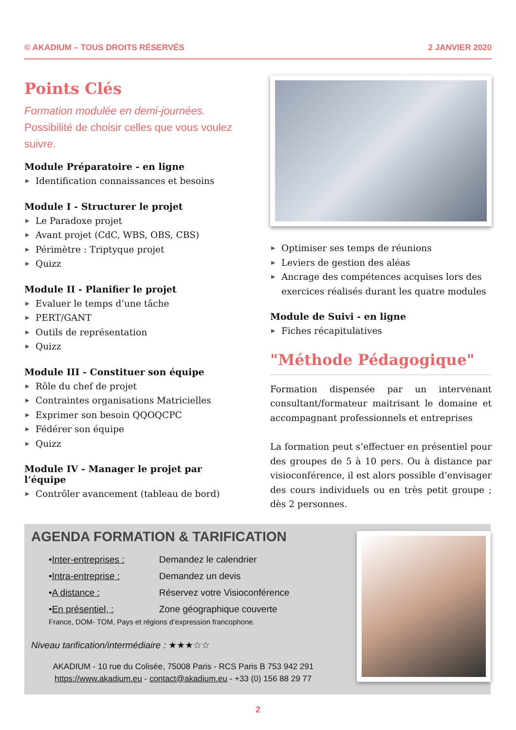© AKADIUM – TOUS DROITS RÉSERVÉS 2 JANVIER 2020
Points Clés
Formation modulée en demi-journées.
Possibilité de choisir celles que vous voulez suivre.
Module Préparatoire - en ligne
▶ Identification connaissances et besoins
Module I - Structurer le projet
▶ Le Paradoxe projet
▶ Avant projet (CdC, WBS, OBS, CBS)
▶ Périmètre : Triptyque projet
▶ Quizz
Module II - Planifier le projet
▶ Evaluer le temps d’une tâche
▶ PERT/GANT
▶ Outils de représentation
▶ Quizz
Module III - Constituer son équipe
▶ Rôle du chef de projet
▶ Contraintes organisations Matricielles
▶ Exprimer son besoin QQOQCPC
▶ Fédérer son équipe
▶ Quizz
Module IV - Manager le projet par l’équipe
▶ Contrôler avancement (tableau de bord)
▶ Optimiser ses temps de réunions
▶ Leviers de gestion des aléas
▶ Ancrage des compétences acquises lors des exercices réalisés durant les quatre modules
Module de Suivi - en ligne
▶ Fiches récapitulatives
"Méthode Pédagogique"
Formation dispensée par un intervenant consultant/formateur maitrisant le domaine et accompagnant professionnels et entreprises
La formation peut s’effectuer en présentiel pour des groupes de 5 à 10 pers. Ou à distance par visioconférence, il est alors possible d’envisager des cours individuels ou en très petit groupe ; dès 2 personnes.
AGENDA FORMATION & TARIFICATION
• Inter-entreprises : Demandez le calendrier
• Intra-entreprise : Demandez un devis
• A distance : Réservez votre Visioconférence
• En présentiel, : Zone géographique couverte
France, DOM- TOM, Pays et régions d’expression francophone.
Niveau tarification/intermédiaire : ★★★☆☆
AKADIUM - 10 rue du Colisée, 75008 Paris - RCS Paris B 753 942 291
https://www.akadium.eu - contact@akadium.eu - +33 (0) 156 88 29 77
2